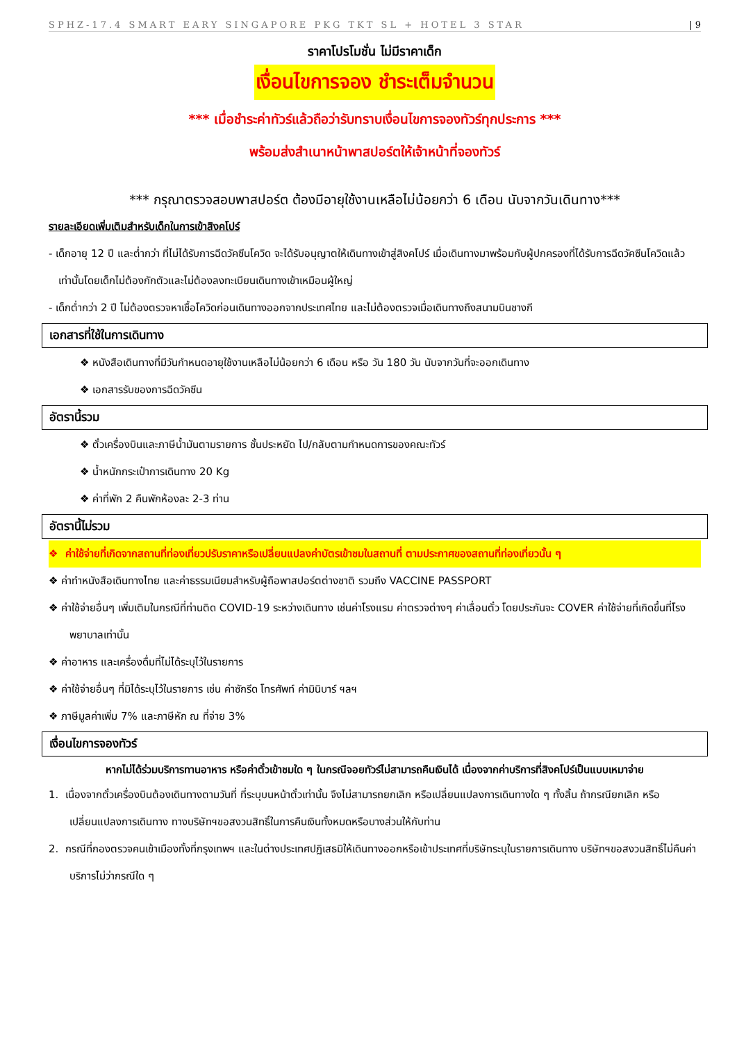SPHZ-17.4 SMART EARY SINGAPORE PKG TKT SL + HOTEL 3 STAR | 9
ราคาโปรโมชั่น ไม่มีราคาเด็ก
เงื่อนไขการจอง ชำระเต็มจำนวน
*** เมื่อชำระค่าทัวร์แล้วถือว่ารับทราบเงื่อนไขการจองทัวร์ทุกประการ ***
พร้อมส่งสำเนาหน้าพาสปอร์ตให้เจ้าหน้าที่จองทัวร์
*** กรุณาตรวจสอบพาสปอร์ต ต้องมีอายุใช้งานเหลือไม่น้อยกว่า 6 เดือน นับจากวันเดินทาง***
รายละเอียดเพิ่มเติมสำหรับเด็กในการเข้าสิงคโปร์
- เด็กอายุ 12 ปี และต่ำกว่า ที่ไม่ได้รับการฉีดวัคซีนโควิด จะได้รับอนุญาตให้เดินทางเข้าสู่สิงคโปร์ เมื่อเดินทางมาพร้อมกับผู้ปกครองที่ได้รับการฉีดวัคซีนโควิดแล้วเท่านั้นโดยเด็กไม่ต้องกักตัวและไม่ต้องลงทะเบียนเดินทางเข้าเหมือนผู้ใหญ่
- เด็กต่ำกว่า 2 ปี ไม่ต้องตรวจหาเชื้อโควิดก่อนเดินทางออกจากประเทศไทย และไม่ต้องตรวจเมื่อเดินทางถึงสนามบินชางกี
เอกสารที่ใช้ในการเดินทาง
❖ หนังสือเดินทางที่มีวันกำหนดอายุใช้งานเหลือไม่น้อยกว่า 6 เดือน หรือ วัน 180 วัน นับจากวันที่จะออกเดินทาง
❖ เอกสารรับของการฉีดวัคซีน
อัตรานี้รวม
❖ ตั๋วเครื่องบินและภาษีน้ำมันตามรายการ ชั้นประหยัด ไป/กลับตามกำหนดการของคณะทัวร์
❖ น้ำหนักกระเป๋าการเดินทาง 20 Kg
❖ ค่าที่พัก 2 คืนพักห้องละ 2-3 ท่าน
อัตรานี้ไม่รวม
❖ ค่าใช้จ่ายที่เกิดจากสถานที่ท่องเที่ยวปรับราคาหรือเปลี่ยนแปลงค่าบัตรเข้าชมในสถานที่ ตามประกาศของสถานที่ท่องเที่ยวนั้น ๆ
❖ ค่าทำหนังสือเดินทางไทย และค่าธรรมเนียมสำหรับผู้ถือพาสปอร์ตต่างชาติ รวมถึง VACCINE PASSPORT
❖ ค่าใช้จ่ายอื่นๆ เพิ่มเติมในกรณีที่ท่านติด COVID-19 ระหว่างเดินทาง เช่นค่าโรงแรม ค่าตรวจต่างๆ ค่าเลื่อนตั๋ว โดยประกันจะ COVER ค่าใช้จ่ายที่เกิดขึ้นที่โรงพยาบาลเท่านั้น
❖ ค่าอาหาร และเครื่องดื่มที่ไม่ได้ระบุไว้ในรายการ
❖ ค่าใช้จ่ายอื่นๆ ที่มิได้ระบุไว้ในรายการ เช่น ค่าซักรีด โทรศัพท์ ค่ามินิบาร์ ฯลฯ
❖ ภาษีมูลค่าเพิ่ม 7% และภาษีหัก ณ ที่จ่าย 3%
เงื่อนไขการจองทัวร์
หากไม่ได้ร่วมบริการทานอาหาร หรือค่าตั๋วเข้าชมใด ๆ ในกรณีจอยทัวร์ไม่สามารถคืนเงินได้ เนื่องจากค่าบริการที่สิงคโปร์เป็นแบบเหมาจ่าย
1. เนื่องจากตั๋วเครื่องบินต้องเดินทางตามวันที่ ที่ระบุบนหน้าตั๋วเท่านั้น จึงไม่สามารถยกเลิก หรือเปลี่ยนแปลงการเดินทางใด ๆ ทั้งสิ้น ถ้ากรณียกเลิก หรือเปลี่ยนแปลงการเดินทาง ทางบริษัทฯขอสงวนสิทธิ์ในการคืนเงินทั้งหมดหรือบางส่วนให้กับท่าน
2. กรณีที่กองตรวจคนเข้าเมืองทั้งที่กรุงเทพฯ และในต่างประเทศปฏิเสธมิให้เดินทางออกหรือเข้าประเทศที่บริษัทระบุในรายการเดินทาง บริษัทฯขอสงวนสิทธิ์ไม่คืนค่าบริการไม่ว่ากรณีใด ๆ